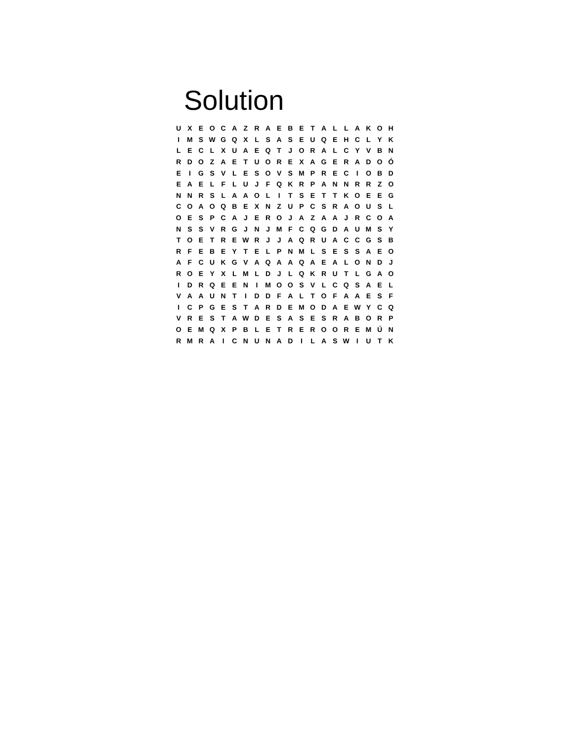Solution
| U | X | E | O | C | A | Z | R | A | E | B | E | T | A | L | L | A | K | O | H |
| I | M | S | W | G | Q | X | L | S | A | S | E | U | Q | E | H | C | L | Y | K |
| L | E | C | L | X | U | A | E | Q | T | J | O | R | A | L | C | Y | V | B | N |
| R | D | O | Z | A | E | T | U | O | R | E | X | A | G | E | R | A | D | O | Ó |
| E | I | G | S | V | L | E | S | O | V | S | M | P | R | E | C | I | O | B | D |
| E | A | E | L | F | L | U | J | F | Q | K | R | P | A | N | N | R | R | Z | O |
| N | N | R | S | L | A | A | O | L | I | T | S | E | T | T | K | O | E | E | G |
| C | O | A | O | Q | B | E | X | N | Z | U | P | C | S | R | A | O | U | S | L |
| O | E | S | P | C | A | J | E | R | O | J | A | Z | A | A | J | R | C | O | A |
| N | S | S | V | R | G | J | N | J | M | F | C | Q | G | D | A | U | M | S | Y |
| T | O | E | T | R | E | W | R | J | J | A | Q | R | U | A | C | C | G | S | B |
| R | F | E | B | E | Y | T | E | L | P | N | M | L | S | E | S | S | A | E | O |
| A | F | C | U | K | G | V | A | Q | A | A | Q | A | E | A | L | O | N | D | J |
| R | O | E | Y | X | L | M | L | D | J | L | Q | K | R | U | T | L | G | A | O |
| I | D | R | Q | E | E | N | I | M | O | O | S | V | L | C | Q | S | A | E | L |
| V | A | A | U | N | T | I | D | D | F | A | L | T | O | F | A | A | E | S | F |
| I | C | P | G | E | S | T | A | R | D | E | M | O | D | A | E | W | Y | C | Q |
| V | R | E | S | T | A | W | D | E | S | A | S | E | S | R | A | B | O | R | P |
| O | E | M | Q | X | P | B | L | E | T | R | E | R | O | O | R | E | M | Ú | N |
| R | M | R | A | I | C | N | U | N | A | D | I | L | A | S | W | I | U | T | K |